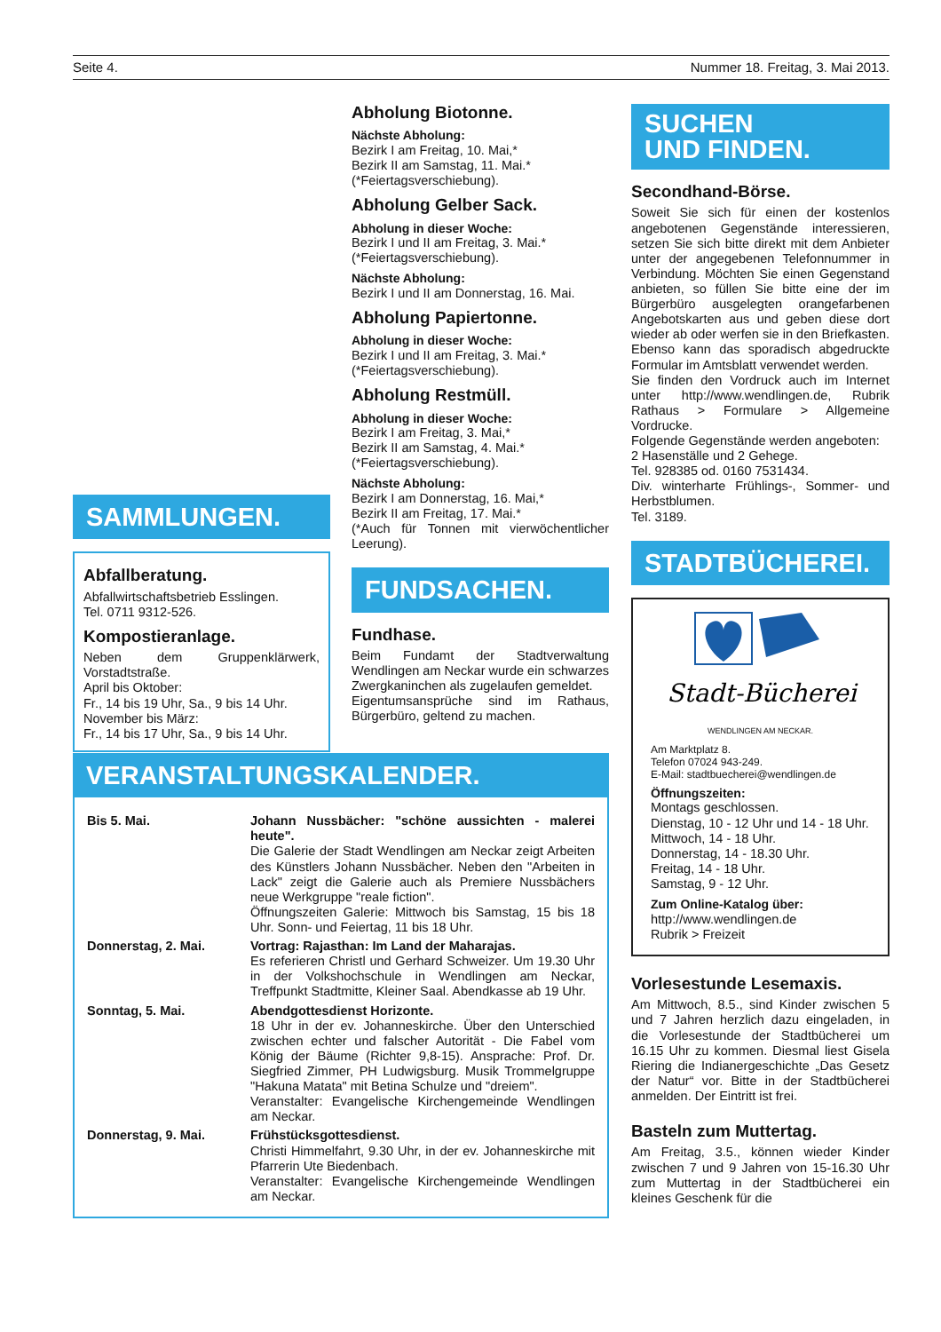Seite 4. Nummer 18. Freitag, 3. Mai 2013.
SAMMLUNGEN.
Abfallberatung.
Abfallwirtschaftsbetrieb Esslingen.
Tel. 0711 9312-526.
Kompostieranlage.
Neben dem Gruppenklärwerk, Vorstadtstraße.
April bis Oktober:
Fr., 14 bis 19 Uhr, Sa., 9 bis 14 Uhr.
November bis März:
Fr., 14 bis 17 Uhr, Sa., 9 bis 14 Uhr.
Abholung Biotonne.
Nächste Abholung:
Bezirk I am Freitag, 10. Mai,*
Bezirk II am Samstag, 11. Mai.*
(*Feiertagsverschiebung).
Abholung Gelber Sack.
Abholung in dieser Woche:
Bezirk I und II am Freitag, 3. Mai.*
(*Feiertagsverschiebung).
Nächste Abholung:
Bezirk I und II am Donnerstag, 16. Mai.
Abholung Papiertonne.
Abholung in dieser Woche:
Bezirk I und II am Freitag, 3. Mai.*
(*Feiertagsverschiebung).
Abholung Restmüll.
Abholung in dieser Woche:
Bezirk I am Freitag, 3. Mai,*
Bezirk II am Samstag, 4. Mai.*
(*Feiertagsverschiebung).
Nächste Abholung:
Bezirk I am Donnerstag, 16. Mai,*
Bezirk II am Freitag, 17. Mai.*
(*Auch für Tonnen mit vierwöchentlicher Leerung).
FUNDSACHEN.
Fundhase.
Beim Fundamt der Stadtverwaltung Wendlingen am Neckar wurde ein schwarzes Zwergkaninchen als zugelaufen gemeldet.
Eigentumsansprüche sind im Rathaus, Bürgerbüro, geltend zu machen.
VERANSTALTUNGSKALENDER.
| Bis 5. Mai. | Johann Nussbächer: "schöne aussichten - malerei heute". Die Galerie der Stadt Wendlingen am Neckar zeigt Arbeiten des Künstlers Johann Nussbächer. Neben den "Arbeiten in Lack" zeigt die Galerie auch als Premiere Nussbächers neue Werkgruppe "reale fiction". Öffnungszeiten Galerie: Mittwoch bis Samstag, 15 bis 18 Uhr. Sonn- und Feiertag, 11 bis 18 Uhr. |
| Donnerstag, 2. Mai. | Vortrag: Rajasthan: Im Land der Maharajas. Es referieren Christl und Gerhard Schweizer. Um 19.30 Uhr in der Volkshochschule in Wendlingen am Neckar, Treffpunkt Stadtmitte, Kleiner Saal. Abendkasse ab 19 Uhr. |
| Sonntag, 5. Mai. | Abendgottesdienst Horizonte. 18 Uhr in der ev. Johanneskirche. Über den Unterschied zwischen echter und falscher Autorität - Die Fabel vom König der Bäume (Richter 9,8-15). Ansprache: Prof. Dr. Siegfried Zimmer, PH Ludwigsburg. Musik Trommelgruppe "Hakuna Matata" mit Betina Schulze und "dreiem". Veranstalter: Evangelische Kirchengemeinde Wendlingen am Neckar. |
| Donnerstag, 9. Mai. | Frühstücksgottesdienst. Christi Himmelfahrt, 9.30 Uhr, in der ev. Johanneskirche mit Pfarrerin Ute Biedenbach. Veranstalter: Evangelische Kirchengemeinde Wendlingen am Neckar. |
SUCHEN
UND FINDEN.
Secondhand-Börse.
Soweit Sie sich für einen der kostenlos angebotenen Gegenstände interessieren, setzen Sie sich bitte direkt mit dem Anbieter unter der angegebenen Telefonnummer in Verbindung. Möchten Sie einen Gegenstand anbieten, so füllen Sie bitte eine der im Bürgerbüro ausgelegten orangefarbenen Angebotskarten aus und geben diese dort wieder ab oder werfen sie in den Briefkasten. Ebenso kann das sporadisch abgedruckte Formular im Amtsblatt verwendet werden.
Sie finden den Vordruck auch im Internet unter http://www.wendlingen.de, Rubrik Rathaus > Formulare > Allgemeine Vordrucke.
Folgende Gegenstände werden angeboten:
2 Hasenställe und 2 Gehege.
Tel. 928385 od. 0160 7531434.
Div. winterharte Frühlings-, Sommer- und Herbstblumen.
Tel. 3189.
STADTBÜCHEREI.
Stadt-Bücherei
WENDLINGEN AM NECKAR.
Am Marktplatz 8.
Telefon 07024 943-249.
E-Mail: stadtbuecherei@wendlingen.de
Öffnungszeiten:
Montags geschlossen.
Dienstag, 10 - 12 Uhr und 14 - 18 Uhr.
Mittwoch, 14 - 18 Uhr.
Donnerstag, 14 - 18.30 Uhr.
Freitag, 14 - 18 Uhr.
Samstag, 9 - 12 Uhr.
Zum Online-Katalog über:
http://www.wendlingen.de
Rubrik > Freizeit
Vorlesestunde Lesemaxis.
Am Mittwoch, 8.5., sind Kinder zwischen 5 und 7 Jahren herzlich dazu eingeladen, in die Vorlesestunde der Stadtbücherei um 16.15 Uhr zu kommen. Diesmal liest Gisela Riering die Indianergeschichte „Das Gesetz der Natur“ vor. Bitte in der Stadtbücherei anmelden. Der Eintritt ist frei.
Basteln zum Muttertag.
Am Freitag, 3.5., können wieder Kinder zwischen 7 und 9 Jahren von 15-16.30 Uhr zum Muttertag in der Stadtbücherei ein kleines Geschenk für die